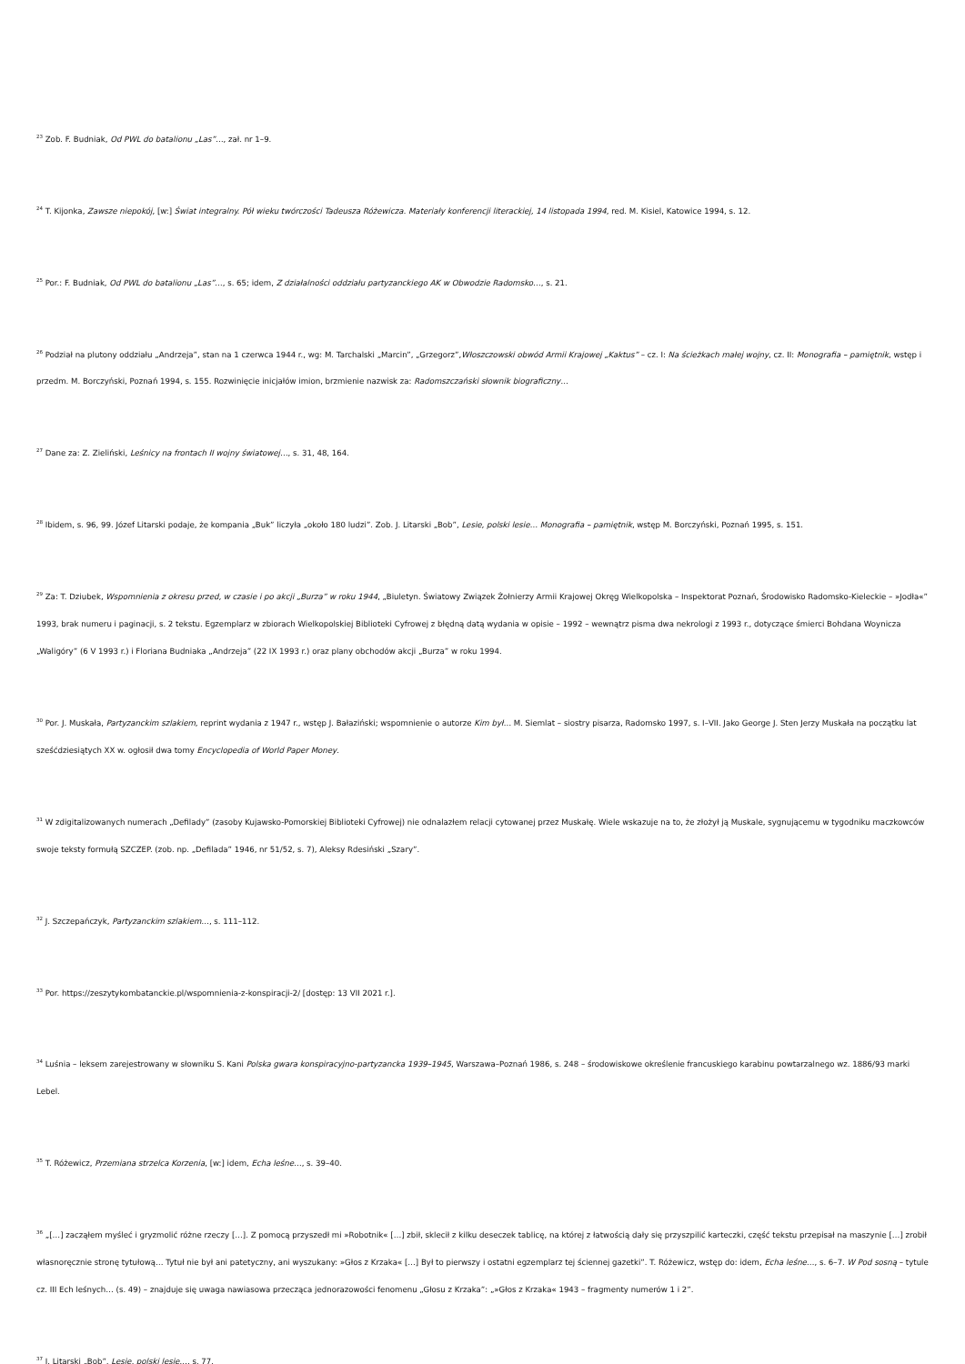<sup>23</sup> Zob. F. Budniak, Od PWL do batalionu „Las”…, zał. nr 1–9.
<sup>24</sup> T. Kijonka, Zawsze niepokój, [w:] Świat integralny. Pół wieku twórczości Tadeusza Różewicza. Materiały konferencji literackiej, 14 listopada 1994, red. M. Kisiel, Katowice 1994, s. 12.
<sup>25</sup> Por.: F. Budniak, Od PWL do batalionu „Las”…, s. 65; idem, Z działalności oddziału partyzanckiego AK w Obwodzie Radomsko…, s. 21.
<sup>26</sup> Podział na plutony oddziału „Andrzeja”, stan na 1 czerwca 1944 r., wg: M. Tarchalski „Marcin”, „Grzegorz”,Włoszczowski obwód Armii Krajowej „Kaktus” – cz. I: Na ścieżkach małej wojny, cz. II: Monografia – pamiętnik, wstęp i przedm. M. Borczyński, Poznań 1994, s. 155. Rozwinięcie inicjałów imion, brzmienie nazwisk za: Radomszczański słownik biograficzny…
<sup>27</sup> Dane za: Z. Zieliński, Leśnicy na frontach II wojny światowej…, s. 31, 48, 164.
<sup>28</sup> Ibidem, s. 96, 99. Józef Litarski podaje, że kompania „Buk” liczyła „około 180 ludzi”. Zob. J. Litarski „Bob”, Lesie, polski lesie… Monografia – pamiętnik, wstęp M. Borczyński, Poznań 1995, s. 151.
<sup>29</sup> Za: T. Dziubek, Wspomnienia z okresu przed, w czasie i po akcji „Burza” w roku 1944, „Biuletyn. Światowy Związek Żołnierzy Armii Krajowej Okręg Wielkopolska – Inspektorat Poznań, Środowisko Radomsko-Kieleckie – »Jodła«” 1993, brak numeru i paginacji, s. 2 tekstu. Egzemplarz w zbiorach Wielkopolskiej Biblioteki Cyfrowej z błędną datą wydania w opisie – 1992 – wewnątrz pisma dwa nekrologi z 1993 r., dotyczące śmierci Bohdana Woynicza „Waligóry” (6 V 1993 r.) i Floriana Budniaka „Andrzeja” (22 IX 1993 r.) oraz plany obchodów akcji „Burza” w roku 1994.
<sup>30</sup> Por. J. Muskała, Partyzanckim szlakiem, reprint wydania z 1947 r., wstęp J. Bałaziński; wspomnienie o autorze Kim był… M. Siemlat – siostry pisarza, Radomsko 1997, s. I–VII. Jako George J. Sten Jerzy Muskała na początku lat sześćdziesiątych XX w. ogłosił dwa tomy Encyclopedia of World Paper Money.
<sup>31</sup> W zdigitalizowanych numerach „Defilady” (zasoby Kujawsko-Pomorskiej Biblioteki Cyfrowej) nie odnalazłem relacji cytowanej przez Muskałę. Wiele wskazuje na to, że złożył ją Muskale, sygnującemu w tygodniku maczkowców swoje teksty formułą SZCZEP. (zob. np. „Defilada” 1946, nr 51/52, s. 7), Aleksy Rdesiński „Szary”.
<sup>32</sup> J. Szczepańczyk, Partyzanckim szlakiem…, s. 111–112.
<sup>33</sup> Por. https://zeszytykombatanckie.pl/wspomnienia-z-konspiracji-2/ [dostęp: 13 VII 2021 r.].
<sup>34</sup> Luśnia – leksem zarejestrowany w słowniku S. Kani Polska gwara konspiracyjno-partyzancka 1939–1945, Warszawa–Poznań 1986, s. 248 – środowiskowe określenie francuskiego karabinu powtarzalnego wz. 1886/93 marki Lebel.
<sup>35</sup> T. Różewicz, Przemiana strzelca Korzenia, [w:] idem, Echa leśne…, s. 39–40.
<sup>36</sup> „[…] zacząłem myśleć i gryzmolić różne rzeczy […]. Z pomocą przyszedł mi »Robotnik« […] zbił, sklecił z kilku deseczek tablicę, na której z łatwością dały się przyszpilić karteczki, część tekstu przepisał na maszynie […] zrobił własnoręcznie stronę tytułową… Tytuł nie był ani patetyczny, ani wyszukany: »Głos z Krzaka« […] Był to pierwszy i ostatni egzemplarz tej ściennej gazetki”. T. Różewicz, wstęp do: idem, Echa leśne…, s. 6–7. W Pod sosną – tytule cz. III Ech leśnych… (s. 49) – znajduje się uwaga nawiasowa przecząca jednorazowości fenomenu „Głosu z Krzaka”: „»Głos z Krzaka« 1943 – fragmenty numerów 1 i 2”.
<sup>37</sup> J. Litarski „Bob”, Lesie, polski lesie…, s. 77.